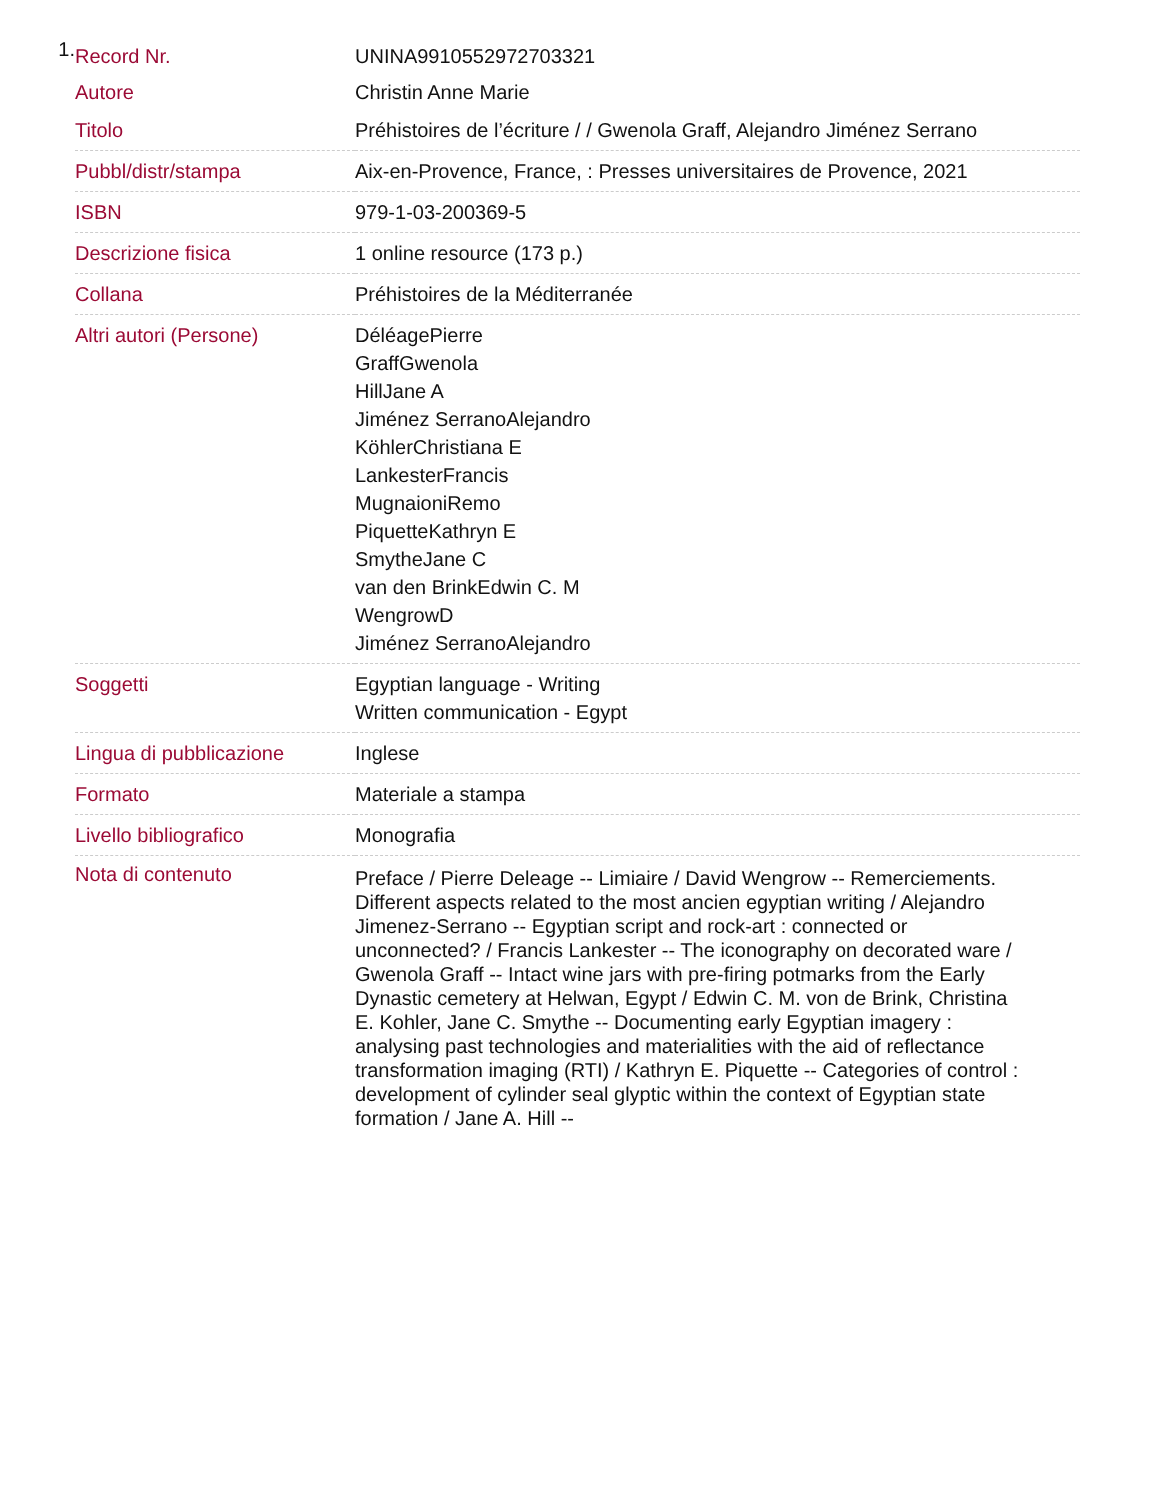1.
| Record Nr. | UNINA9910552972703321 |
| Autore | Christin Anne Marie |
| Titolo | Préhistoires de l’écriture / / Gwenola Graff, Alejandro Jiménez Serrano |
| Pubbl/distr/stampa | Aix-en-Provence, France, : Presses universitaires de Provence, 2021 |
| ISBN | 979-1-03-200369-5 |
| Descrizione fisica | 1 online resource (173 p.) |
| Collana | Préhistoires de la Méditerranée |
| Altri autori (Persone) | DéléagePierre GraffGwenola HillJane A Jiménez SerranoAlejandro KöhlerChristiana E LankesterFrancis MugnaioniRemo PiquetteKathryn E SmytheJane C van den BrinkEdwin C. M WengrowD Jiménez SerranoAlejandro |
| Soggetti | Egyptian language - Writing Written communication - Egypt |
| Lingua di pubblicazione | Inglese |
| Formato | Materiale a stampa |
| Livello bibliografico | Monografia |
| Nota di contenuto | Preface / Pierre Deleage -- Limiaire / David Wengrow -- Remerciements. Different aspects related to the most ancien egyptian writing / Alejandro Jimenez-Serrano -- Egyptian script and rock-art : connected or unconnected? / Francis Lankester -- The iconography on decorated ware / Gwenola Graff -- Intact wine jars with pre-firing potmarks from the Early Dynastic cemetery at Helwan, Egypt / Edwin C. M. von de Brink, Christina E. Kohler, Jane C. Smythe -- Documenting early Egyptian imagery : analysing past technologies and materialities with the aid of reflectance transformation imaging (RTI) / Kathryn E. Piquette -- Categories of control : development of cylinder seal glyptic within the context of Egyptian state formation / Jane A. Hill -- |